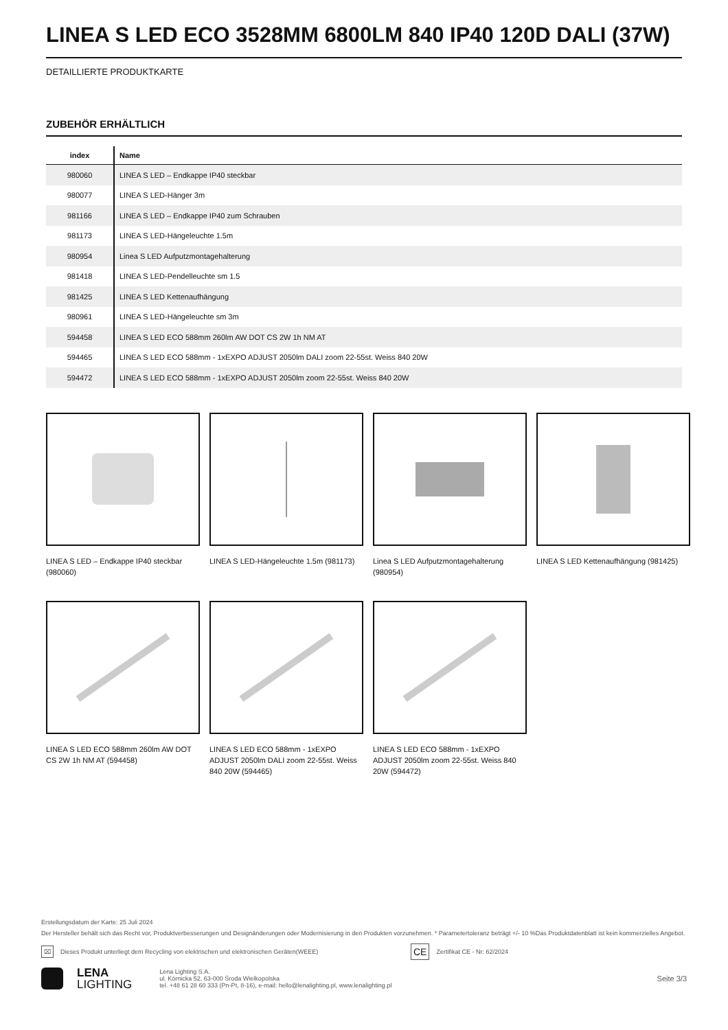LINEA S LED ECO 3528MM 6800LM 840 IP40 120D DALI (37W)
DETAILLIERTE PRODUKTKARTE
ZUBEHÖR ERHÄLTLICH
| index | Name |
| --- | --- |
| 980060 | LINEA S LED – Endkappe IP40 steckbar |
| 980077 | LINEA S LED-Hänger 3m |
| 981166 | LINEA S LED – Endkappe IP40 zum Schrauben |
| 981173 | LINEA S LED-Hängeleuchte 1.5m |
| 980954 | Linea S LED Aufputzmontagehalterung |
| 981418 | LINEA S LED-Pendelleuchte sm 1.5 |
| 981425 | LINEA S LED Kettenaufhängung |
| 980961 | LINEA S LED-Hängeleuchte sm 3m |
| 594458 | LINEA S LED ECO 588mm 260lm AW DOT CS 2W 1h NM AT |
| 594465 | LINEA S LED ECO 588mm - 1xEXPO ADJUST 2050lm DALI zoom 22-55st. Weiss 840 20W |
| 594472 | LINEA S LED ECO 588mm - 1xEXPO ADJUST 2050lm zoom 22-55st. Weiss 840 20W |
LINEA S LED – Endkappe IP40 steckbar (980060)
LINEA S LED-Hängeleuchte 1.5m (981173)
Linea S LED Aufputzmontagehalterung (980954)
LINEA S LED Kettenaufhängung (981425)
LINEA S LED ECO 588mm 260lm AW DOT CS 2W 1h NM AT (594458)
LINEA S LED ECO 588mm - 1xEXPO ADJUST 2050lm DALI zoom 22-55st. Weiss 840 20W (594465)
LINEA S LED ECO 588mm - 1xEXPO ADJUST 2050lm zoom 22-55st. Weiss 840 20W (594472)
Erstellungsdatum der Karte: 25 Juli 2024
Der Hersteller behält sich das Recht vor, Produktverbesserungen und Designänderungen oder Modernisierung in den Produkten vorzunehmen. * Parametertoleranz beträgt +/- 10 %Das Produktdatenblatt ist kein kommerzielles Angebot.
⌧ Dieses Produkt unterliegt dem Recycling von elektrischen und elektronischen Geräten(WEEE) CE Zertifikat CE - Nr: 62/2024
LENA
LIGHTING Lena Lighting S.A.
ul. Kórnicka 52, 63-000 Środa Wielkopolska
tel. +48 61 28 60 333 (Pn-Pt, 8-16), e-mail: hello@lenalighting.pl, www.lenalighting.pl Seite 3/3